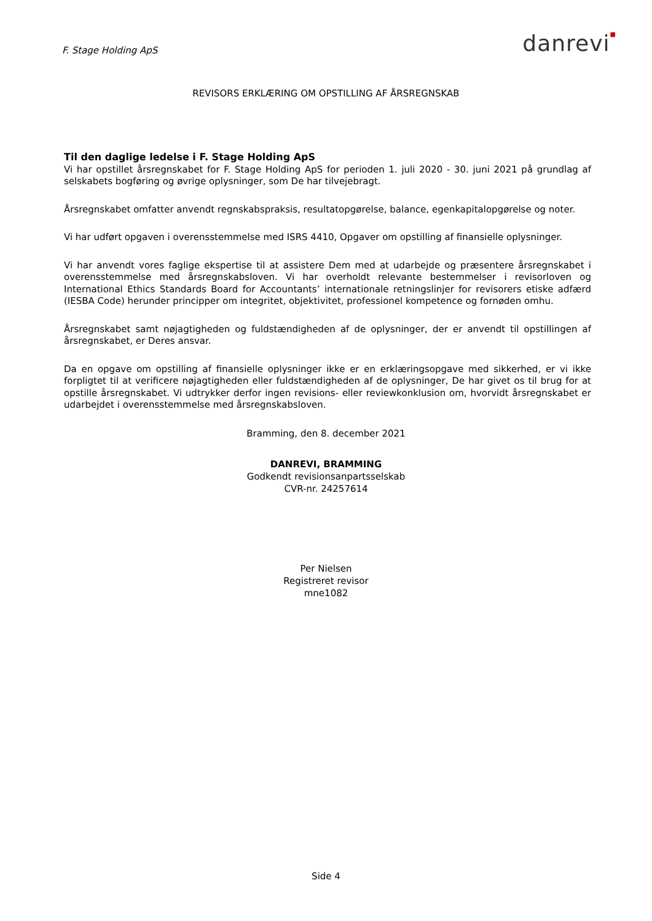F. Stage Holding ApS
danrevi■
REVISORS ERKLÆRING OM OPSTILLING AF ÅRSREGNSKAB
Til den daglige ledelse i F. Stage Holding ApS
Vi har opstillet årsregnskabet for F. Stage Holding ApS for perioden 1. juli 2020 - 30. juni 2021 på grundlag af selskabets bogføring og øvrige oplysninger, som De har tilvejebragt.
Årsregnskabet omfatter anvendt regnskabspraksis, resultatopgørelse, balance, egenkapitalopgørelse og noter.
Vi har udført opgaven i overensstemmelse med ISRS 4410, Opgaver om opstilling af finansielle oplysninger.
Vi har anvendt vores faglige ekspertise til at assistere Dem med at udarbejde og præsentere årsregnskabet i overensstemmelse med årsregnskabsloven. Vi har overholdt relevante bestemmelser i revisorloven og International Ethics Standards Board for Accountants’ internationale retningslinjer for revisorers etiske adfærd (IESBA Code) herunder principper om integritet, objektivitet, professionel kompetence og fornøden omhu.
Årsregnskabet samt nøjagtigheden og fuldstændigheden af de oplysninger, der er anvendt til opstillingen af årsregnskabet, er Deres ansvar.
Da en opgave om opstilling af finansielle oplysninger ikke er en erklæringsopgave med sikkerhed, er vi ikke forpligtet til at verificere nøjagtigheden eller fuldstændigheden af de oplysninger, De har givet os til brug for at opstille årsregnskabet. Vi udtrykker derfor ingen revisions- eller reviewkonklusion om, hvorvidt årsregnskabet er udarbejdet i overensstemmelse med årsregnskabsloven.
Bramming, den 8. december 2021
DANREVI, BRAMMING
Godkendt revisionsanpartsselskab
CVR-nr. 24257614
Per Nielsen
Registreret revisor
mne1082
Side 4